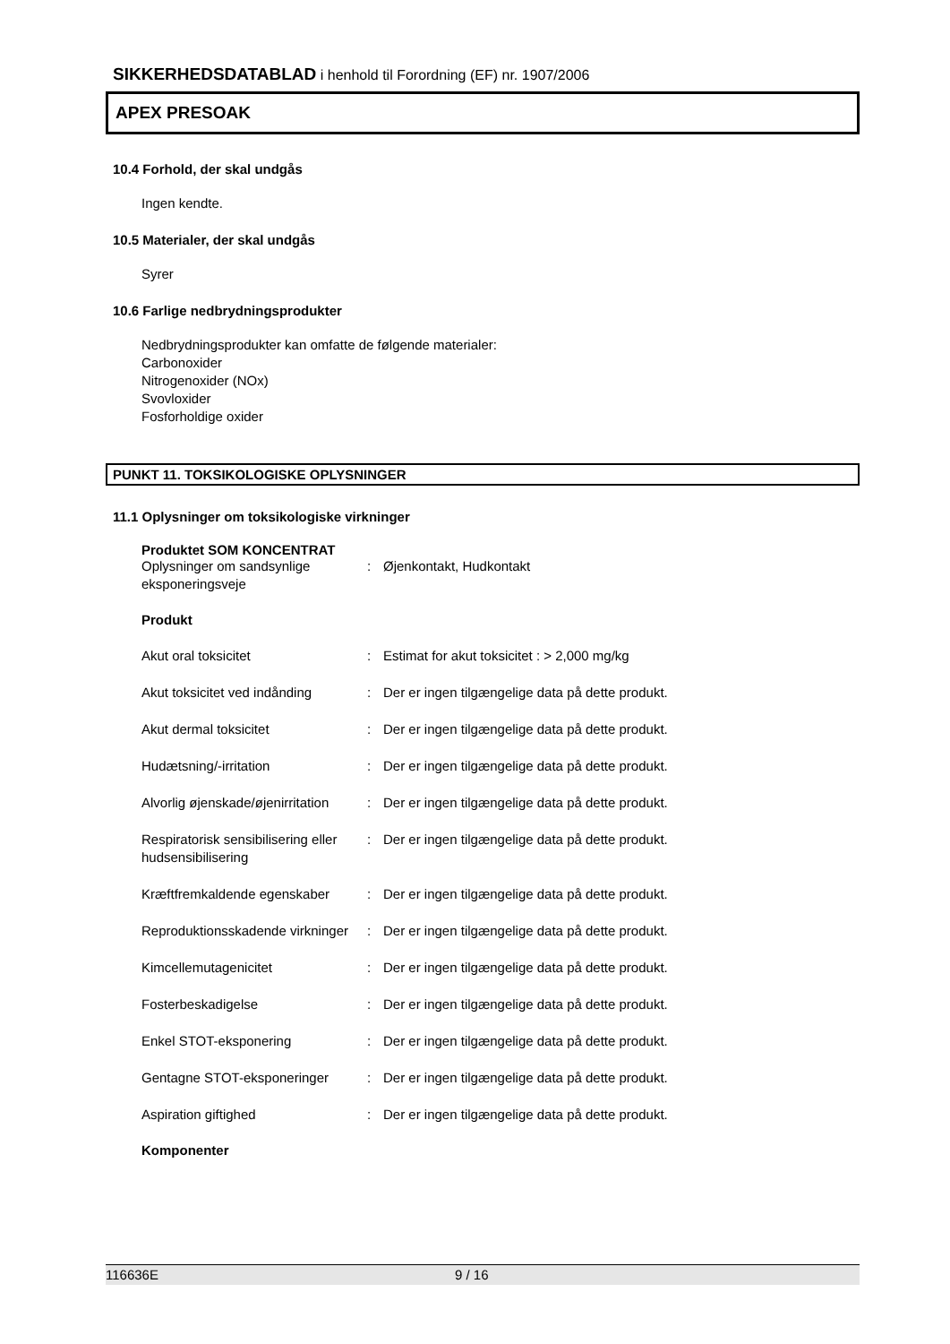SIKKERHEDSDATABLAD i henhold til Forordning (EF) nr. 1907/2006
APEX PRESOAK
10.4 Forhold, der skal undgås
Ingen kendte.
10.5 Materialer, der skal undgås
Syrer
10.6 Farlige nedbrydningsprodukter
Nedbrydningsprodukter kan omfatte de følgende materialer:
Carbonoxider
Nitrogenoxider (NOx)
Svovloxider
Fosforholdige oxider
PUNKT 11. TOKSIKOLOGISKE OPLYSNINGER
11.1 Oplysninger om toksikologiske virkninger
Produktet SOM KONCENTRAT
| Oplysninger om sandsynlige eksponeringsveje | : | Øjenkontakt, Hudkontakt |
Produkt
| Akut oral toksicitet | : | Estimat for akut toksicitet : > 2,000 mg/kg |
| Akut toksicitet ved indånding | : | Der er ingen tilgængelige data på dette produkt. |
| Akut dermal toksicitet | : | Der er ingen tilgængelige data på dette produkt. |
| Hudætsning/-irritation | : | Der er ingen tilgængelige data på dette produkt. |
| Alvorlig øjenskade/øjenirritation | : | Der er ingen tilgængelige data på dette produkt. |
| Respiratorisk sensibilisering eller hudsensibilisering | : | Der er ingen tilgængelige data på dette produkt. |
| Kræftfremkaldende egenskaber | : | Der er ingen tilgængelige data på dette produkt. |
| Reproduktionsskadende virkninger | : | Der er ingen tilgængelige data på dette produkt. |
| Kimcellemutagenicitet | : | Der er ingen tilgængelige data på dette produkt. |
| Fosterbeskadigelse | : | Der er ingen tilgængelige data på dette produkt. |
| Enkel STOT-eksponering | : | Der er ingen tilgængelige data på dette produkt. |
| Gentagne STOT-eksponeringer | : | Der er ingen tilgængelige data på dette produkt. |
| Aspiration giftighed | : | Der er ingen tilgængelige data på dette produkt. |
Komponenter
116636E 9 / 16